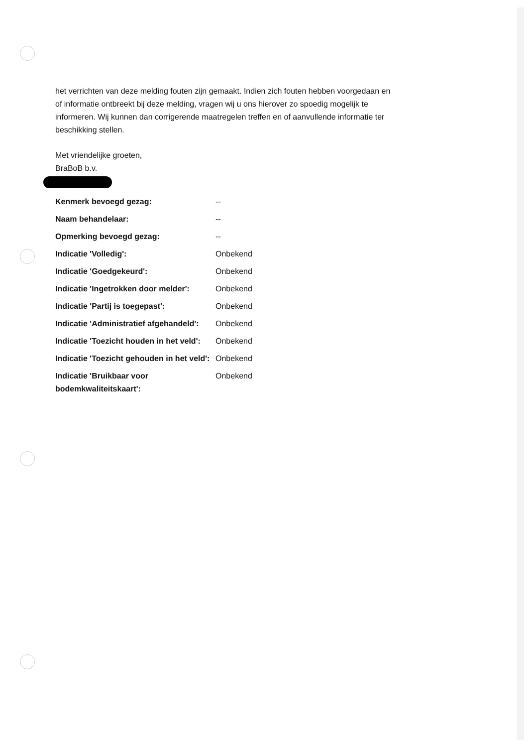het verrichten van deze melding fouten zijn gemaakt. Indien zich fouten hebben voorgedaan en of informatie ontbreekt bij deze melding, vragen wij u ons hierover zo spoedig mogelijk te informeren. Wij kunnen dan corrigerende maatregelen treffen en of aanvullende informatie ter beschikking stellen.
Met vriendelijke groeten,
BraBoB b.v.
| Kenmerk bevoegd gezag: | -- |
| Naam behandelaar: | -- |
| Opmerking bevoegd gezag: | -- |
| Indicatie 'Volledig': | Onbekend |
| Indicatie 'Goedgekeurd': | Onbekend |
| Indicatie 'Ingetrokken door melder': | Onbekend |
| Indicatie 'Partij is toegepast': | Onbekend |
| Indicatie 'Administratief afgehandeld': | Onbekend |
| Indicatie 'Toezicht houden in het veld': | Onbekend |
| Indicatie 'Toezicht gehouden in het veld': | Onbekend |
| Indicatie 'Bruikbaar voor bodemkwaliteitskaart': | Onbekend |